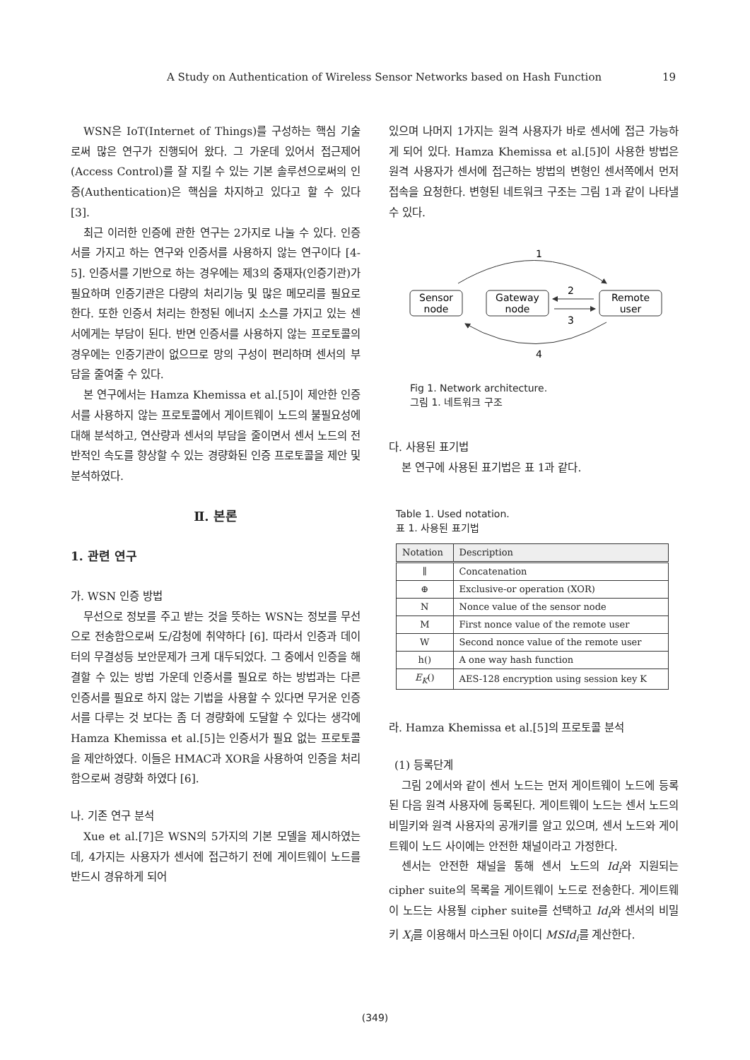A Study on Authentication of Wireless Sensor Networks based on Hash Function 19
WSN은 IoT(Internet of Things)를 구성하는 핵심 기술로써 많은 연구가 진행되어 왔다. 그 가운데 있어서 접근제어(Access Control)를 잘 지킬 수 있는 기본 솔루션으로써의 인증(Authentication)은 핵심을 차지하고 있다고 할 수 있다 [3].
최근 이러한 인증에 관한 연구는 2가지로 나눌 수 있다. 인증서를 가지고 하는 연구와 인증서를 사용하지 않는 연구이다 [4-5]. 인증서를 기반으로 하는 경우에는 제3의 중재자(인증기관)가 필요하며 인증기관은 다량의 처리기능 및 많은 메모리를 필요로 한다. 또한 인증서 처리는 한정된 에너지 소스를 가지고 있는 센서에게는 부담이 된다. 반면 인증서를 사용하지 않는 프로토콜의 경우에는 인증기관이 없으므로 망의 구성이 편리하며 센서의 부담을 줄여줄 수 있다.
본 연구에서는 Hamza Khemissa et al.[5]이 제안한 인증서를 사용하지 않는 프로토콜에서 게이트웨이 노드의 불필요성에 대해 분석하고, 연산량과 센서의 부담을 줄이면서 센서 노드의 전반적인 속도를 향상할 수 있는 경량화된 인증 프로토콜을 제안 및 분석하였다.
Ⅱ. 본론
1. 관련 연구
가. WSN 인증 방법
무선으로 정보를 주고 받는 것을 뜻하는 WSN는 정보를 무선으로 전송함으로써 도/감청에 취약하다 [6]. 따라서 인증과 데이터의 무결성등 보안문제가 크게 대두되었다. 그 중에서 인증을 해결할 수 있는 방법 가운데 인증서를 필요로 하는 방법과는 다른 인증서를 필요로 하지 않는 기법을 사용할 수 있다면 무거운 인증서를 다루는 것 보다는 좀 더 경량화에 도달할 수 있다는 생각에 Hamza Khemissa et al.[5]는 인증서가 필요 없는 프로토콜을 제안하였다. 이들은 HMAC과 XOR을 사용하여 인증을 처리함으로써 경량화 하였다 [6].
나. 기존 연구 분석
Xue et al.[7]은 WSN의 5가지의 기본 모델을 제시하였는데, 4가지는 사용자가 센서에 접근하기 전에 게이트웨이 노드를 반드시 경유하게 되어
있으며 나머지 1가지는 원격 사용자가 바로 센서에 접근 가능하게 되어 있다. Hamza Khemissa et al.[5]이 사용한 방법은 원격 사용자가 센서에 접근하는 방법의 변형인 센서쪽에서 먼저 접속을 요청한다. 변형된 네트워크 구조는 그림 1과 같이 나타낼 수 있다.
Sensor
node
Gateway
node
Remote
user
1
2
3
4
Fig 1. Network architecture.
그림 1. 네트워크 구조
다. 사용된 표기법
본 연구에 사용된 표기법은 표 1과 같다.
Table 1. Used notation.
표 1. 사용된 표기법
| Notation | Description |
| --- | --- |
| ∥ | Concatenation |
| ⊕ | Exclusive-or operation (XOR) |
| N | Nonce value of the sensor node |
| M | First nonce value of the remote user |
| W | Second nonce value of the remote user |
| h() | A one way hash function |
| E<sub>K</sub> () | AES-128 encryption using session key K |
라. Hamza Khemissa et al.[5]의 프로토콜 분석
(1) 등록단계
그림 2에서와 같이 센서 노드는 먼저 게이트웨이 노드에 등록된 다음 원격 사용자에 등록된다. 게이트웨이 노드는 센서 노드의 비밀키와 원격 사용자의 공개키를 알고 있으며, 센서 노드와 게이트웨이 노드 사이에는 안전한 채널이라고 가정한다.
센서는 안전한 채널을 통해 센서 노드의 Id<sub>i</sub>와 지원되는 cipher suite의 목록을 게이트웨이 노드로 전송한다. 게이트웨이 노드는 사용될 cipher suite를 선택하고 Id<sub>i</sub>와 센서의 비밀키 X<sub>i</sub>를 이용해서 마스크된 아이디 MSId<sub>i</sub>를 계산한다.
(349)